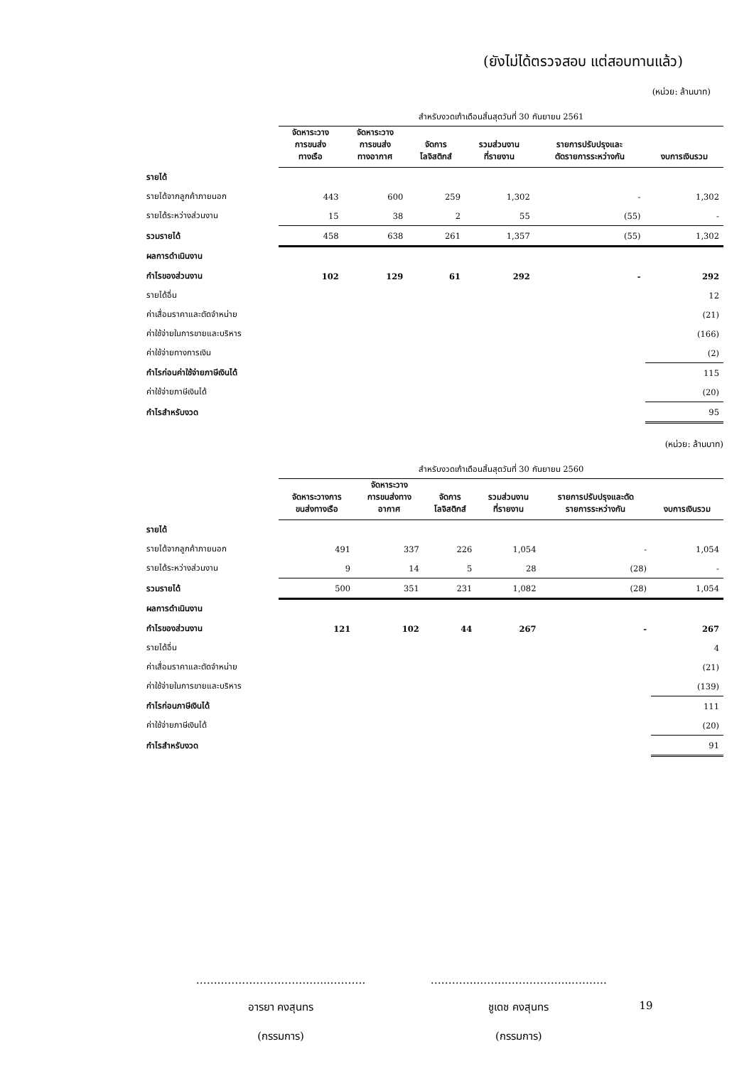(ยังไม่ได้ตรวจสอบ แต่สอบทานแล้ว)
(หน่วย: ล้านบาท)
| | สำหรับงวดเก้าเดือนสิ้นสุดวันที่ 30 กันยายน 2561 | | | | | |
| --- | --- | --- | --- | --- | --- | --- |
| | จัดหาระวาง การขนส่ง ทางเรือ | จัดหาระวาง การขนส่ง ทางอากาศ | จัดการ โลจิสติกส์ | รวมส่วนงาน ที่รายงาน | รายการปรับปรุงและ ตัดรายการระหว่างกัน | งบการเงินรวม |
| รายได้ | | | | | | |
| รายได้จากลูกค้าภายนอก | 443 | 600 | 259 | 1,302 | - | 1,302 |
| รายได้ระหว่างส่วนงาน | 15 | 38 | 2 | 55 | (55) | - |
| รวมรายได้ | 458 | 638 | 261 | 1,357 | (55) | 1,302 |
| ผลการดำเนินงาน | | | | | | |
| กำไรของส่วนงาน | 102 | 129 | 61 | 292 | - | 292 |
| รายได้อื่น | | | | | | 12 |
| ค่าเสื่อมราคาและตัดจำหน่าย | | | | | | (21) |
| ค่าใช้จ่ายในการขายและบริหาร | | | | | | (166) |
| ค่าใช้จ่ายทางการเงิน | | | | | | (2) |
| กำไรก่อนค่าใช้จ่ายภาษีเงินได้ | | | | | | 115 |
| ค่าใช้จ่ายภาษีเงินได้ | | | | | | (20) |
| กำไรสำหรับงวด | | | | | | 95 |
(หน่วย: ล้านบาท)
| | สำหรับงวดเก้าเดือนสิ้นสุดวันที่ 30 กันยายน 2560 | | | | | |
| --- | --- | --- | --- | --- | --- | --- |
| | จัดหาระวางการ ขนส่งทางเรือ | จัดหาระวาง การขนส่งทาง อากาศ | จัดการ โลจิสติกส์ | รวมส่วนงาน ที่รายงาน | รายการปรับปรุงและตัด รายการระหว่างกัน | งบการเงินรวม |
| รายได้ | | | | | | |
| รายได้จากลูกค้าภายนอก | 491 | 337 | 226 | 1,054 | - | 1,054 |
| รายได้ระหว่างส่วนงาน | 9 | 14 | 5 | 28 | (28) | - |
| รวมรายได้ | 500 | 351 | 231 | 1,082 | (28) | 1,054 |
| ผลการดำเนินงาน | | | | | | |
| กำไรของส่วนงาน | 121 | 102 | 44 | 267 | - | 267 |
| รายได้อื่น | | | | | | 4 |
| ค่าเสื่อมราคาและตัดจำหน่าย | | | | | | (21) |
| ค่าใช้จ่ายในการขายและบริหาร | | | | | | (139) |
| กำไรก่อนภาษีเงินได้ | | | | | | 111 |
| ค่าใช้จ่ายภาษีเงินได้ | | | | | | (20) |
| กำไรสำหรับงวด | | | | | | 91 |
……..………………………...……….
อารยา คงสุนทร
(กรรมการ)
…………..……..……………...……….
ชูเดช คงสุนทร
(กรรมการ)
19